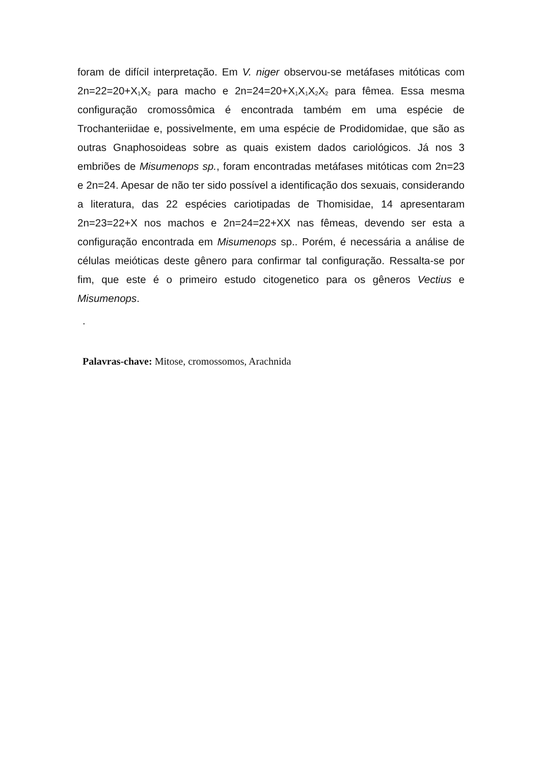foram de difícil interpretação. Em V. niger observou-se metáfases mitóticas com 2n=22=20+X<sub>1</sub>X<sub>2</sub> para macho e 2n=24=20+X<sub>1</sub>X<sub>1</sub>X<sub>2</sub>X<sub>2</sub> para fêmea. Essa mesma configuração cromossômica é encontrada também em uma espécie de Trochanteriidae e, possivelmente, em uma espécie de Prodidomidae, que são as outras Gnaphosoideas sobre as quais existem dados cariológicos. Já nos 3 embriões de Misumenops sp., foram encontradas metáfases mitóticas com 2n=23 e 2n=24. Apesar de não ter sido possível a identificação dos sexuais, considerando a literatura, das 22 espécies cariotipadas de Thomisidae, 14 apresentaram 2n=23=22+X nos machos e 2n=24=22+XX nas fêmeas, devendo ser esta a configuração encontrada em Misumenops sp.. Porém, é necessária a análise de células meióticas deste gênero para confirmar tal configuração. Ressalta-se por fim, que este é o primeiro estudo citogenetico para os gêneros Vectius e Misumenops.
.
Palavras-chave: Mitose, cromossomos, Arachnida